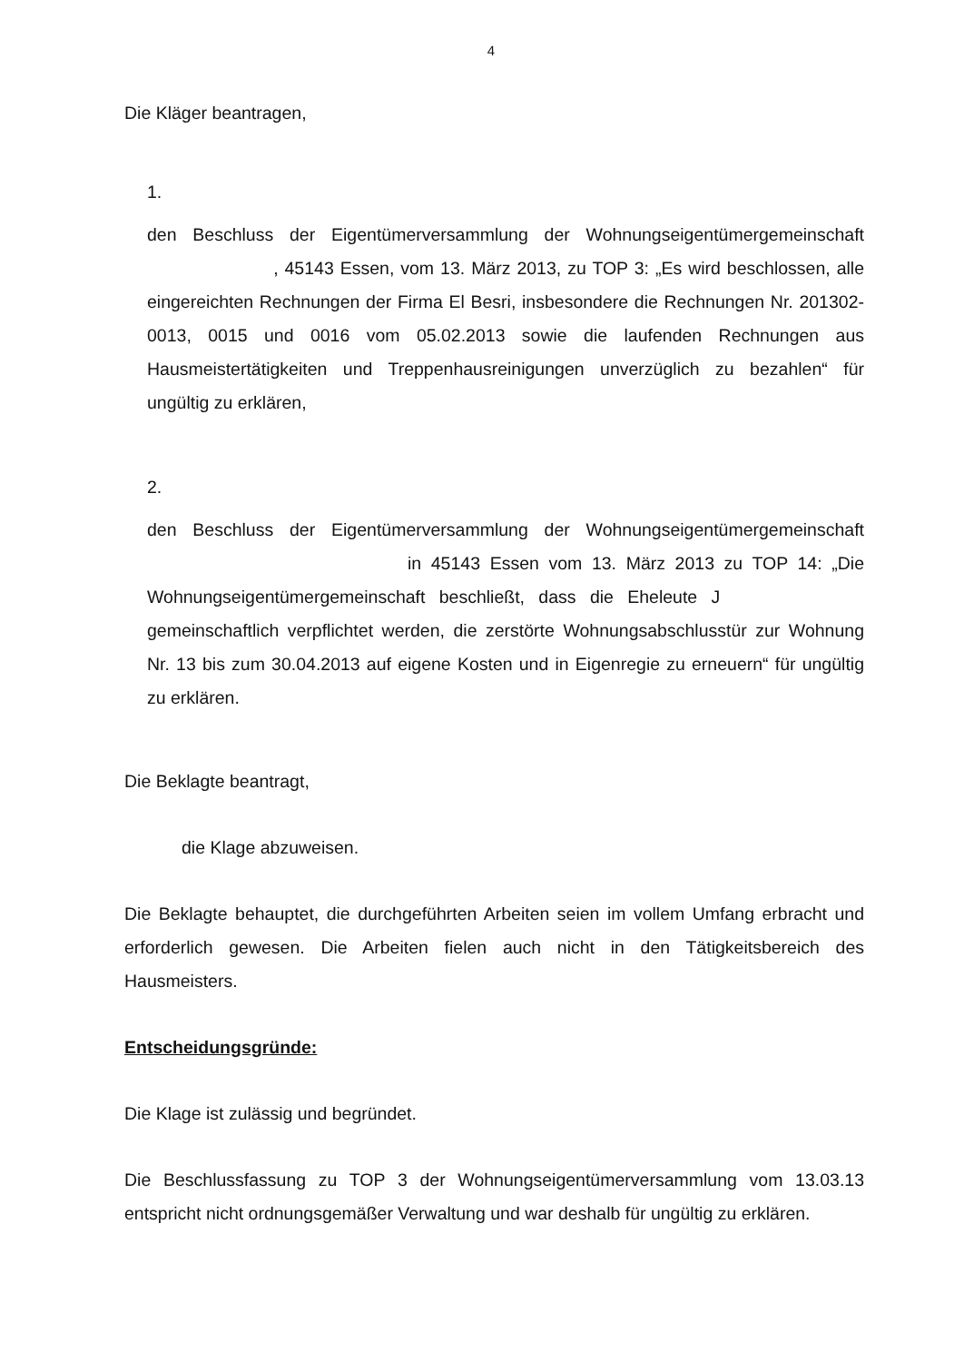4
Die Kläger beantragen,
1.
den Beschluss der Eigentümerversammlung der Wohnungseigentümergemeinschaft , 45143 Essen, vom 13. März 2013, zu TOP 3: „Es wird beschlossen, alle eingereichten Rechnungen der Firma El Besri, insbesondere die Rechnungen Nr. 201302-0013, 0015 und 0016 vom 05.02.2013 sowie die laufenden Rechnungen aus Hausmeistertätigkeiten und Treppenhausreinigungen unverzüglich zu bezahlen“ für ungültig zu erklären,
2.
den Beschluss der Eigentümerversammlung der Wohnungseigentümergemeinschaft in 45143 Essen vom 13. März 2013 zu TOP 14: „Die Wohnungseigentümergemeinschaft beschließt, dass die Eheleute J gemeinschaftlich verpflichtet werden, die zerstörte Wohnungsabschlusstür zur Wohnung Nr. 13 bis zum 30.04.2013 auf eigene Kosten und in Eigenregie zu erneuern“ für ungültig zu erklären.
Die Beklagte beantragt,
die Klage abzuweisen.
Die Beklagte behauptet, die durchgeführten Arbeiten seien im vollem Umfang erbracht und erforderlich gewesen. Die Arbeiten fielen auch nicht in den Tätigkeitsbereich des Hausmeisters.
Entscheidungsgründe:
Die Klage ist zulässig und begründet.
Die Beschlussfassung zu TOP 3 der Wohnungseigentümerversammlung vom 13.03.13 entspricht nicht ordnungsgemäßer Verwaltung und war deshalb für ungültig zu erklären.